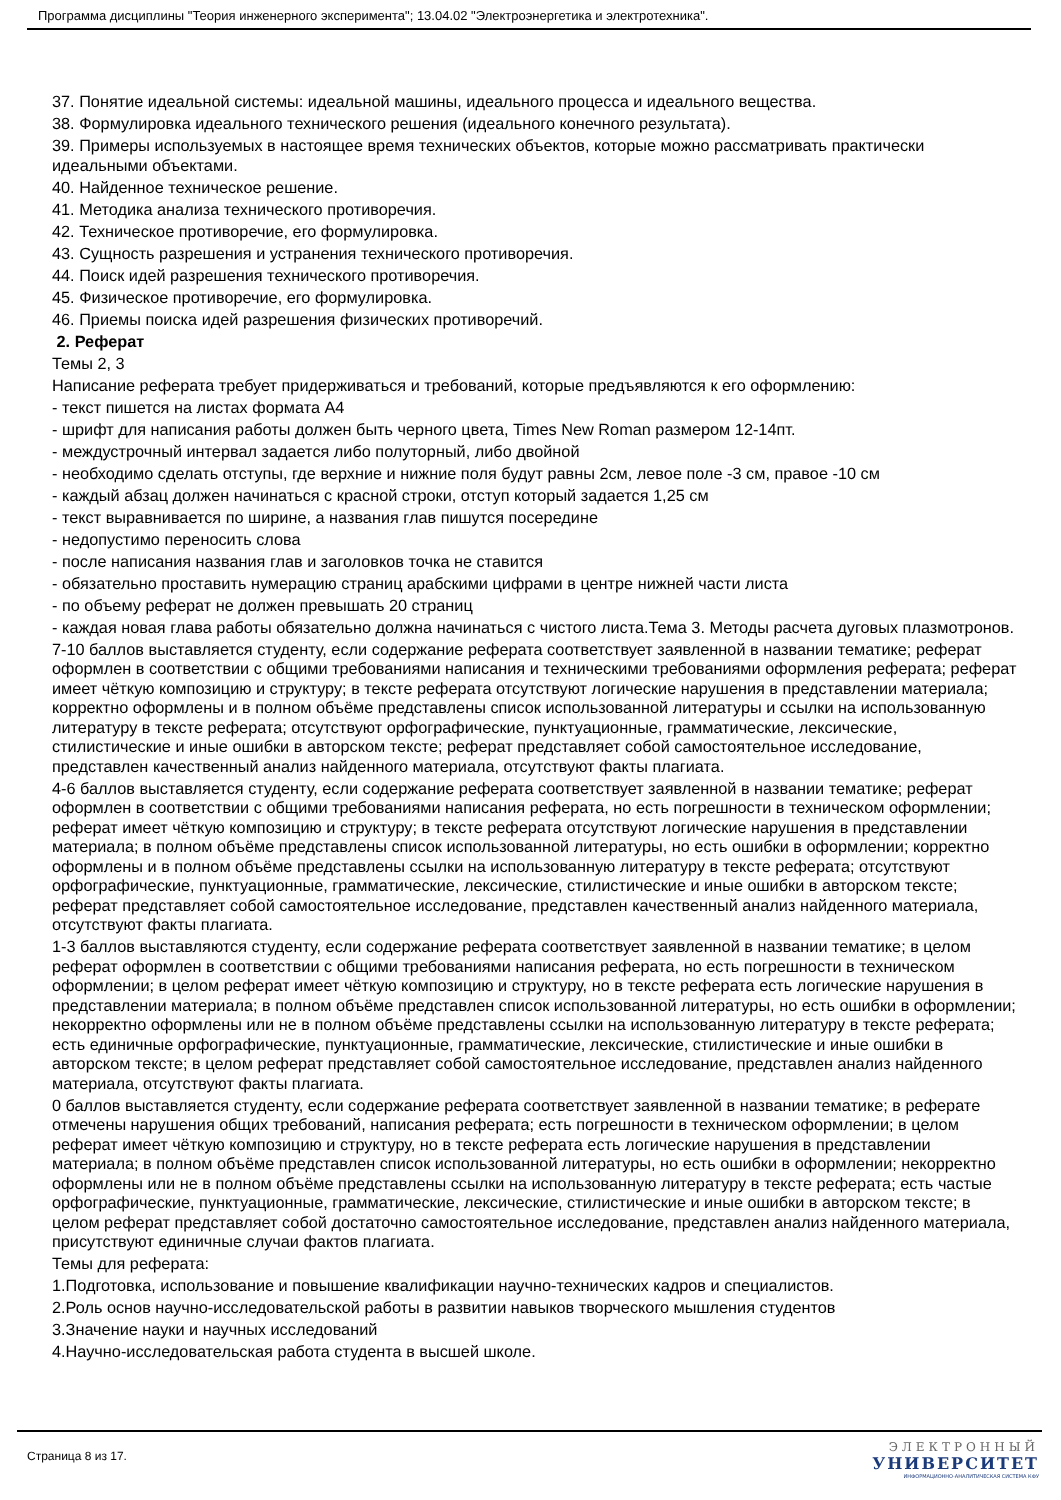Программа дисциплины "Теория инженерного эксперимента"; 13.04.02 "Электроэнергетика и электротехника".
37. Понятие идеальной системы: идеальной машины, идеального процесса и идеального вещества.
38. Формулировка идеального технического решения (идеального конечного результата).
39. Примеры используемых в настоящее время технических объектов, которые можно рассматривать практически идеальными объектами.
40. Найденное техническое решение.
41. Методика анализа технического противоречия.
42. Техническое противоречие, его формулировка.
43. Сущность разрешения и устранения технического противоречия.
44. Поиск идей разрешения технического противоречия.
45. Физическое противоречие, его формулировка.
46. Приемы поиска идей разрешения физических противоречий.
2. Реферат
Темы 2, 3
Написание реферата требует придерживаться и требований, которые предъявляются к его оформлению:
- текст пишется на листах формата А4
- шрифт для написания работы должен быть черного цвета, Times New Roman размером 12-14пт.
- междустрочный интервал задается либо полуторный, либо двойной
- необходимо сделать отступы, где верхние и нижние поля будут равны 2см, левое поле -3 см, правое -10 см
- каждый абзац должен начинаться с красной строки, отступ который задается 1,25 см
- текст выравнивается по ширине, а названия глав пишутся посередине
- недопустимо переносить слова
- после написания названия глав и заголовков точка не ставится
- обязательно проставить нумерацию страниц арабскими цифрами в центре нижней части листа
- по объему реферат не должен превышать 20 страниц
- каждая новая глава работы обязательно должна начинаться с чистого листа.Тема 3. Методы расчета дуговых плазмотронов.
7-10 баллов выставляется студенту, если содержание реферата соответствует заявленной в названии тематике; реферат оформлен в соответствии с общими требованиями написания и техническими требованиями оформления реферата; реферат имеет чёткую композицию и структуру; в тексте реферата отсутствуют логические нарушения в представлении материала; корректно оформлены и в полном объёме представлены список использованной литературы и ссылки на использованную литературу в тексте реферата; отсутствуют орфографические, пунктуационные, грамматические, лексические, стилистические и иные ошибки в авторском тексте; реферат представляет собой самостоятельное исследование, представлен качественный анализ найденного материала, отсутствуют факты плагиата.
4-6 баллов выставляется студенту, если содержание реферата соответствует заявленной в названии тематике; реферат оформлен в соответствии с общими требованиями написания реферата, но есть погрешности в техническом оформлении; реферат имеет чёткую композицию и структуру; в тексте реферата отсутствуют логические нарушения в представлении материала; в полном объёме представлены список использованной литературы, но есть ошибки в оформлении; корректно оформлены и в полном объёме представлены ссылки на использованную литературу в тексте реферата; отсутствуют орфографические, пунктуационные, грамматические, лексические, стилистические и иные ошибки в авторском тексте; реферат представляет собой самостоятельное исследование, представлен качественный анализ найденного материала, отсутствуют факты плагиата.
1-3 баллов выставляются студенту, если содержание реферата соответствует заявленной в названии тематике; в целом реферат оформлен в соответствии с общими требованиями написания реферата, но есть погрешности в техническом оформлении; в целом реферат имеет чёткую композицию и структуру, но в тексте реферата есть логические нарушения в представлении материала; в полном объёме представлен список использованной литературы, но есть ошибки в оформлении; некорректно оформлены или не в полном объёме представлены ссылки на использованную литературу в тексте реферата; есть единичные орфографические, пунктуационные, грамматические, лексические, стилистические и иные ошибки в авторском тексте; в целом реферат представляет собой самостоятельное исследование, представлен анализ найденного материала, отсутствуют факты плагиата.
0 баллов выставляется студенту, если содержание реферата соответствует заявленной в названии тематике; в реферате отмечены нарушения общих требований, написания реферата; есть погрешности в техническом оформлении; в целом реферат имеет чёткую композицию и структуру, но в тексте реферата есть логические нарушения в представлении материала; в полном объёме представлен список использованной литературы, но есть ошибки в оформлении; некорректно оформлены или не в полном объёме представлены ссылки на использованную литературу в тексте реферата; есть частые орфографические, пунктуационные, грамматические, лексические, стилистические и иные ошибки в авторском тексте; в целом реферат представляет собой достаточно самостоятельное исследование, представлен анализ найденного материала, присутствуют единичные случаи фактов плагиата.
Темы для реферата:
1.Подготовка, использование и повышение квалификации научно-технических кадров и специалистов.
2.Роль основ научно-исследовательской работы в развитии навыков творческого мышления студентов
3.Значение науки и научных исследований
4.Научно-исследовательская работа студента в высшей школе.
Страница 8 из 17.
ЭЛЕКТРОННЫЙ
УНИВЕРСИТЕТ
ИНФОРМАЦИОННО-АНАЛИТИЧЕСКАЯ СИСТЕМА КФУ